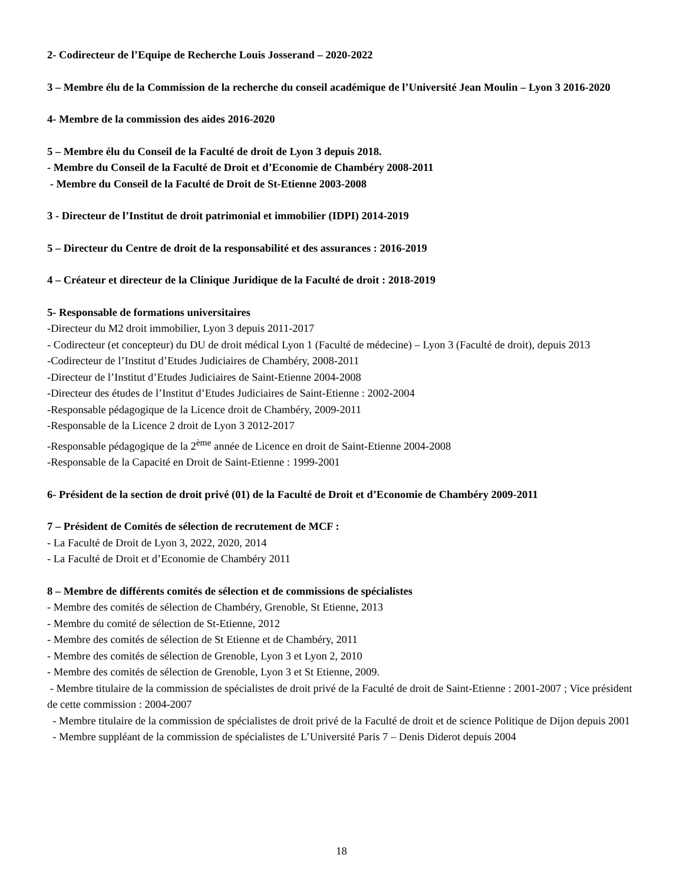2- Codirecteur de l’Equipe de Recherche Louis Josserand – 2020-2022
3 – Membre élu de la Commission de la recherche du conseil académique de l’Université Jean Moulin – Lyon 3 2016-2020
4- Membre de la commission des aides 2016-2020
5 – Membre élu du Conseil de la Faculté de droit de Lyon 3 depuis 2018.
- Membre du Conseil de la Faculté de Droit et d’Economie de Chambéry 2008-2011
- Membre du Conseil de la Faculté de Droit de St-Etienne 2003-2008
3 - Directeur de l’Institut de droit patrimonial et immobilier (IDPI) 2014-2019
5 – Directeur du Centre de droit de la responsabilité et des assurances : 2016-2019
4 – Créateur et directeur de la Clinique Juridique de la Faculté de droit : 2018-2019
5- Responsable de formations universitaires
-Directeur du M2 droit immobilier, Lyon 3 depuis 2011-2017
- Codirecteur (et concepteur) du DU de droit médical Lyon 1 (Faculté de médecine) – Lyon 3 (Faculté de droit), depuis 2013
-Codirecteur de l’Institut d’Etudes Judiciaires de Chambéry, 2008-2011
-Directeur de l’Institut d’Etudes Judiciaires de Saint-Etienne 2004-2008
-Directeur des études de l’Institut d’Etudes Judiciaires de Saint-Etienne : 2002-2004
-Responsable pédagogique de la Licence droit de Chambéry, 2009-2011
-Responsable de la Licence 2 droit de Lyon 3 2012-2017
-Responsable pédagogique de la 2<sup>ème</sup> année de Licence en droit de Saint-Etienne 2004-2008
-Responsable de la Capacité en Droit de Saint-Etienne : 1999-2001
6- Président de la section de droit privé (01) de la Faculté de Droit et d’Economie de Chambéry 2009-2011
7 – Président de Comités de sélection de recrutement de MCF :
- La Faculté de Droit de Lyon 3, 2022, 2020, 2014
- La Faculté de Droit et d’Economie de Chambéry 2011
8 – Membre de différents comités de sélection et de commissions de spécialistes
- Membre des comités de sélection de Chambéry, Grenoble, St Etienne, 2013
- Membre du comité de sélection de St-Etienne, 2012
- Membre des comités de sélection de St Etienne et de Chambéry, 2011
- Membre des comités de sélection de Grenoble, Lyon 3 et Lyon 2, 2010
- Membre des comités de sélection de Grenoble, Lyon 3 et St Etienne, 2009.
- Membre titulaire de la commission de spécialistes de droit privé de la Faculté de droit de Saint-Etienne : 2001-2007 ; Vice président de cette commission : 2004-2007
- Membre titulaire de la commission de spécialistes de droit privé de la Faculté de droit et de science Politique de Dijon depuis 2001
- Membre suppléant de la commission de spécialistes de L’Université Paris 7 – Denis Diderot depuis 2004
18